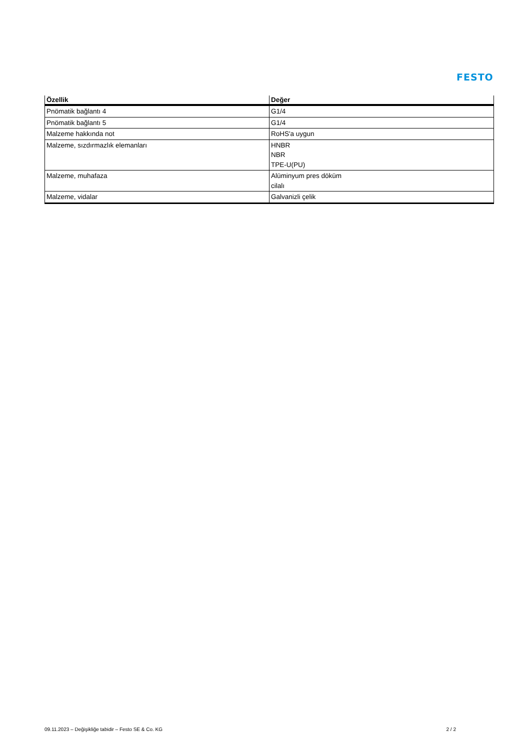FESTO
| Özellik | Değer |
| --- | --- |
| Pnömatik bağlantı 4 | G1/4 |
| Pnömatik bağlantı 5 | G1/4 |
| Malzeme hakkında not | RoHS'a uygun |
| Malzeme, sızdırmazlık elemanları | HNBR NBR TPE-U(PU) |
| Malzeme, muhafaza | Alüminyum pres döküm cilalı |
| Malzeme, vidalar | Galvanizli çelik |
09.11.2023 – Değişikliğe tabidir – Festo SE & Co. KG 2 / 2